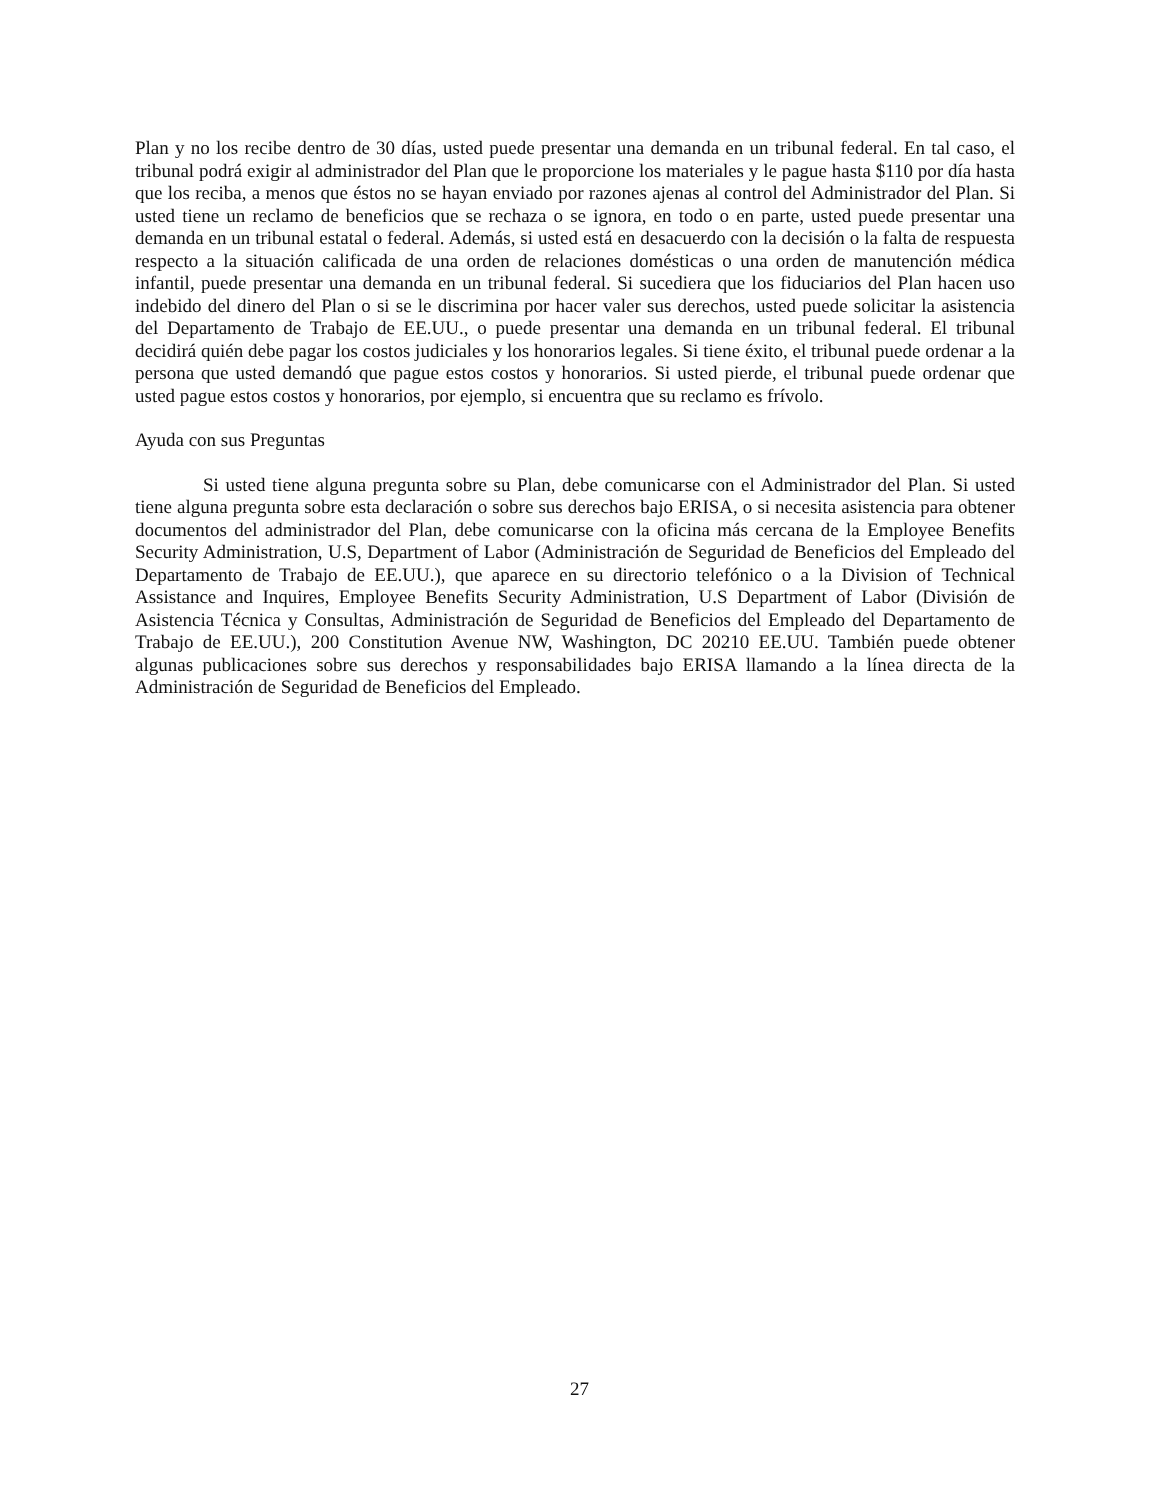Plan y no los recibe dentro de 30 días, usted puede presentar una demanda en un tribunal federal. En tal caso, el tribunal podrá exigir al administrador del Plan que le proporcione los materiales y le pague hasta $110 por día hasta que los reciba, a menos que éstos no se hayan enviado por razones ajenas al control del Administrador del Plan. Si usted tiene un reclamo de beneficios que se rechaza o se ignora, en todo o en parte, usted puede presentar una demanda en un tribunal estatal o federal. Además, si usted está en desacuerdo con la decisión o la falta de respuesta respecto a la situación calificada de una orden de relaciones domésticas o una orden de manutención médica infantil, puede presentar una demanda en un tribunal federal. Si sucediera que los fiduciarios del Plan hacen uso indebido del dinero del Plan o si se le discrimina por hacer valer sus derechos, usted puede solicitar la asistencia del Departamento de Trabajo de EE.UU., o puede presentar una demanda en un tribunal federal. El tribunal decidirá quién debe pagar los costos judiciales y los honorarios legales. Si tiene éxito, el tribunal puede ordenar a la persona que usted demandó que pague estos costos y honorarios. Si usted pierde, el tribunal puede ordenar que usted pague estos costos y honorarios, por ejemplo, si encuentra que su reclamo es frívolo.
Ayuda con sus Preguntas
Si usted tiene alguna pregunta sobre su Plan, debe comunicarse con el Administrador del Plan. Si usted tiene alguna pregunta sobre esta declaración o sobre sus derechos bajo ERISA, o si necesita asistencia para obtener documentos del administrador del Plan, debe comunicarse con la oficina más cercana de la Employee Benefits Security Administration, U.S, Department of Labor (Administración de Seguridad de Beneficios del Empleado del Departamento de Trabajo de EE.UU.), que aparece en su directorio telefónico o a la Division of Technical Assistance and Inquires, Employee Benefits Security Administration, U.S Department of Labor (División de Asistencia Técnica y Consultas, Administración de Seguridad de Beneficios del Empleado del Departamento de Trabajo de EE.UU.), 200 Constitution Avenue NW, Washington, DC 20210 EE.UU. También puede obtener algunas publicaciones sobre sus derechos y responsabilidades bajo ERISA llamando a la línea directa de la Administración de Seguridad de Beneficios del Empleado.
27